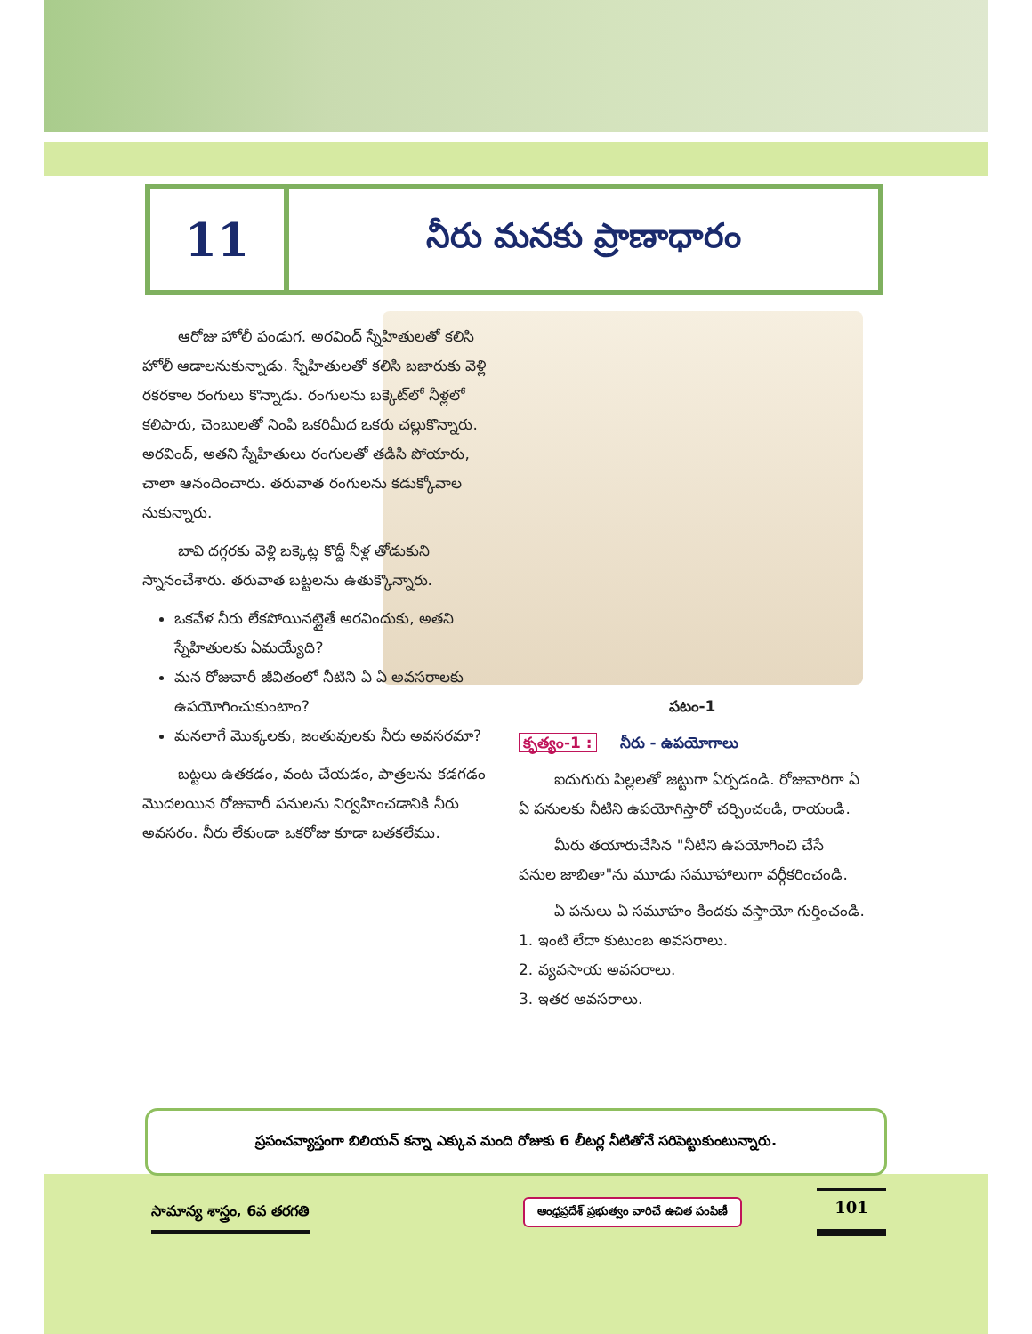11
నీరు మనకు ప్రాణాధారం
ఆరోజు హోలీ పండుగ. అరవింద్ స్నేహితులతో కలిసి హోలీ ఆడాలనుకున్నాడు. స్నేహితులతో కలిసి బజారుకు వెళ్లి రకరకాల రంగులు కొన్నాడు. రంగులను బక్కెట్‌లో నీళ్లలో కలిపారు, చెంబులతో నింపి ఒకరిమీద ఒకరు చల్లుకొన్నారు. అరవింద్, అతని స్నేహితులు రంగులతో తడిసి పోయారు, చాలా ఆనందించారు. తరువాత రంగులను కడుక్కోవాల నుకున్నారు.
బావి దగ్గరకు వెళ్లి బక్కెట్ల కొద్దీ నీళ్ల తోడుకుని స్నానంచేశారు. తరువాత బట్టలను ఉతుక్కొన్నారు.
ఒకవేళ నీరు లేకపోయినట్లైతే అరవిందుకు, అతని స్నేహితులకు ఏమయ్యేది?
మన రోజువారీ జీవితంలో నీటిని ఏ ఏ అవసరాలకు ఉపయోగించుకుంటాం?
మనలాగే మొక్కలకు, జంతువులకు నీరు అవసరమా?
బట్టలు ఉతకడం, వంట చేయడం, పాత్రలను కడగడం మొదలయిన రోజువారీ పనులను నిర్వహించడానికి నీరు అవసరం. నీరు లేకుండా ఒకరోజు కూడా బతకలేము.
పటం-1
కృత్యం-1 : నీరు - ఉపయోగాలు
ఐదుగురు పిల్లలతో జట్టుగా ఏర్పడండి. రోజువారిగా ఏ ఏ పనులకు నీటిని ఉపయోగిస్తారో చర్చించండి, రాయండి.
మీరు తయారుచేసిన "నీటిని ఉపయోగించి చేసే పనుల జాబితా"ను మూడు సమూహాలుగా వర్గీకరించండి.
ఏ పనులు ఏ సమూహం కిందకు వస్తాయో గుర్తించండి.
1. ఇంటి లేదా కుటుంబ అవసరాలు.
2. వ్యవసాయ అవసరాలు.
3. ఇతర అవసరాలు.
ప్రపంచవ్యాప్తంగా బిలియన్ కన్నా ఎక్కువ మంది రోజుకు 6 లీటర్ల నీటితోనే సరిపెట్టుకుంటున్నారు.
సామాన్య శాస్త్రం, 6వ తరగతి
ఆంధ్రప్రదేశ్ ప్రభుత్వం వారిచే ఉచిత పంపిణీ
101